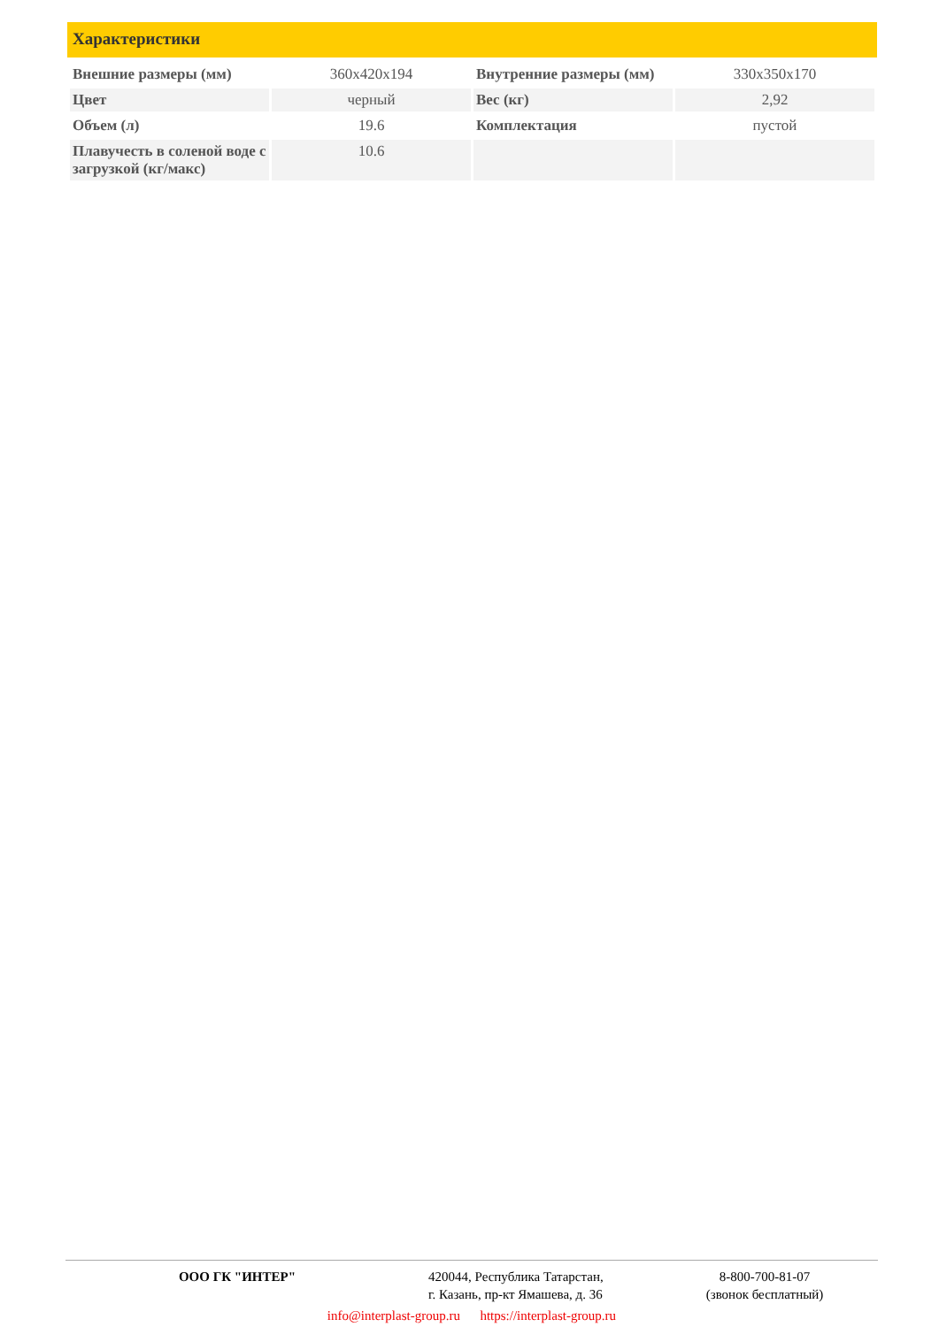Характеристики
| Внешние размеры (мм) | 360x420x194 | Внутренние размеры (мм) | 330x350x170 |
| Цвет | черный | Вес (кг) | 2,92 |
| Объем (л) | 19.6 | Комплектация | пустой |
| Плавучесть в соленой воде с загрузкой (кг/макс) | 10.6 | | |
ООО ГК "ИНТЕР" 420044, Республика Татарстан,
г. Казань, пр-кт Ямашева, д. 36
8-800-700-81-07
(звонок бесплатный)
info@interplast-group.ru https://interplast-group.ru